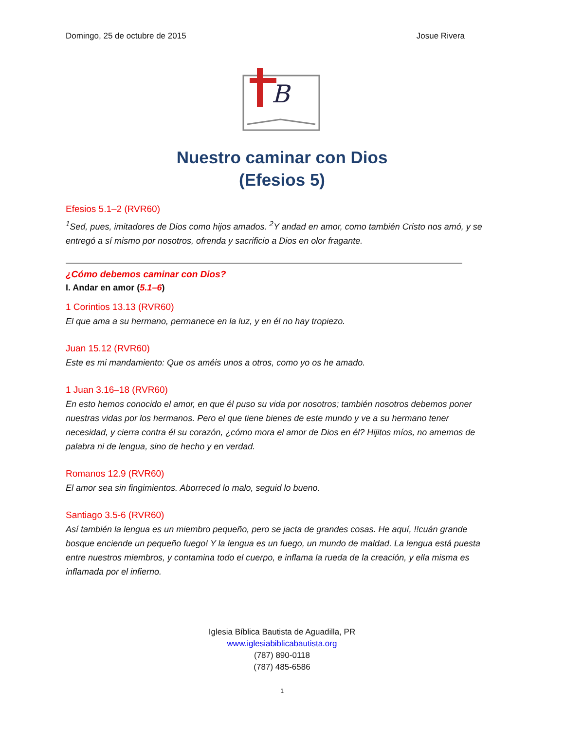Domingo, 25 de octubre de 2015 Josue Rivera
B
Nuestro caminar con Dios
(Efesios 5)
Efesios 5.1–2 (RVR60)
<sup>1</sup> Sed, pues, imitadores de Dios como hijos amados. <sup>2</sup>Y andad en amor, como también Cristo nos amó, y se entregó a sí mismo por nosotros, ofrenda y sacrificio a Dios en olor fragante.
¿Cómo debemos caminar con Dios?
I. Andar en amor (5.1–6)
1 Corintios 13.13 (RVR60)
El que ama a su hermano, permanece en la luz, y en él no hay tropiezo.
Juan 15.12 (RVR60)
Este es mi mandamiento: Que os améis unos a otros, como yo os he amado.
1 Juan 3.16–18 (RVR60)
En esto hemos conocido el amor, en que él puso su vida por nosotros; también nosotros debemos poner nuestras vidas por los hermanos. Pero el que tiene bienes de este mundo y ve a su hermano tener necesidad, y cierra contra él su corazón, ¿cómo mora el amor de Dios en él? Hijitos míos, no amemos de palabra ni de lengua, sino de hecho y en verdad.
Romanos 12.9 (RVR60)
El amor sea sin fingimientos. Aborreced lo malo, seguid lo bueno.
Santiago 3.5-6 (RVR60)
Así también la lengua es un miembro pequeño, pero se jacta de grandes cosas. He aquí, !!cuán grande bosque enciende un pequeño fuego! Y la lengua es un fuego, un mundo de maldad. La lengua está puesta entre nuestros miembros, y contamina todo el cuerpo, e inflama la rueda de la creación, y ella misma es inflamada por el infierno.
Iglesia Bíblica Bautista de Aguadilla, PR
www.iglesiabiblicabautista.org
(787) 890-0118
(787) 485-6586
1